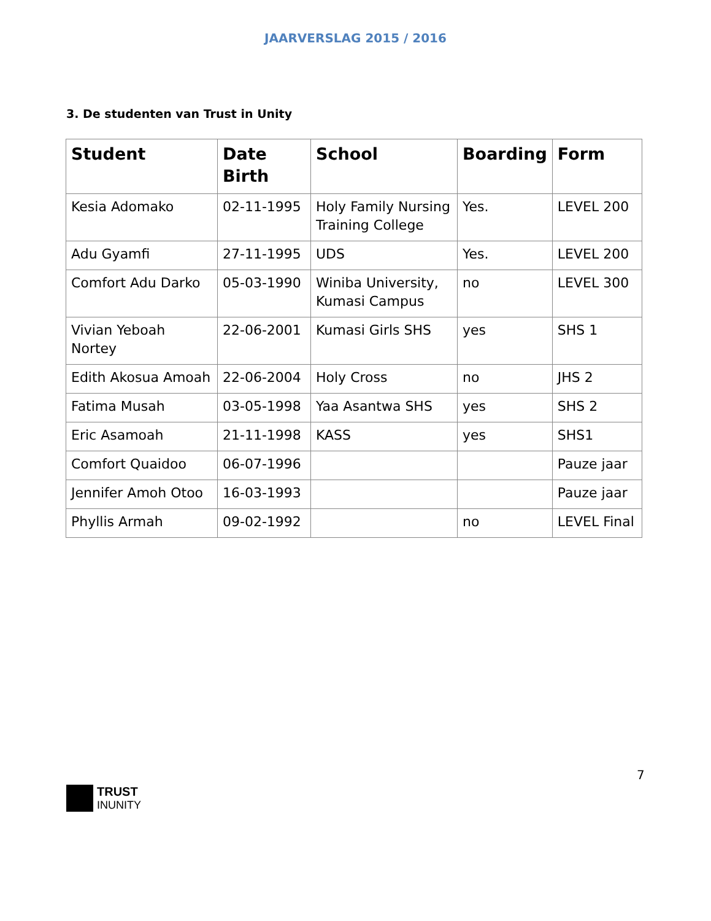JAARVERSLAG 2015 / 2016
3. De studenten van Trust in Unity
| Student | Date Birth | School | Boarding | Form |
| --- | --- | --- | --- | --- |
| Kesia Adomako | 02-11-1995 | Holy Family Nursing Training College | Yes. | LEVEL 200 |
| Adu Gyamfi | 27-11-1995 | UDS | Yes. | LEVEL 200 |
| Comfort Adu Darko | 05-03-1990 | Winiba University, Kumasi Campus | no | LEVEL 300 |
| Vivian Yeboah Nortey | 22-06-2001 | Kumasi Girls SHS | yes | SHS 1 |
| Edith Akosua Amoah | 22-06-2004 | Holy Cross | no | JHS 2 |
| Fatima Musah | 03-05-1998 | Yaa Asantwa SHS | yes | SHS 2 |
| Eric Asamoah | 21-11-1998 | KASS | yes | SHS1 |
| Comfort Quaidoo | 06-07-1996 | | | Pauze jaar |
| Jennifer Amoh Otoo | 16-03-1993 | | | Pauze jaar |
| Phyllis Armah | 09-02-1992 | | no | LEVEL Final |
7
TRUST
INUNITY